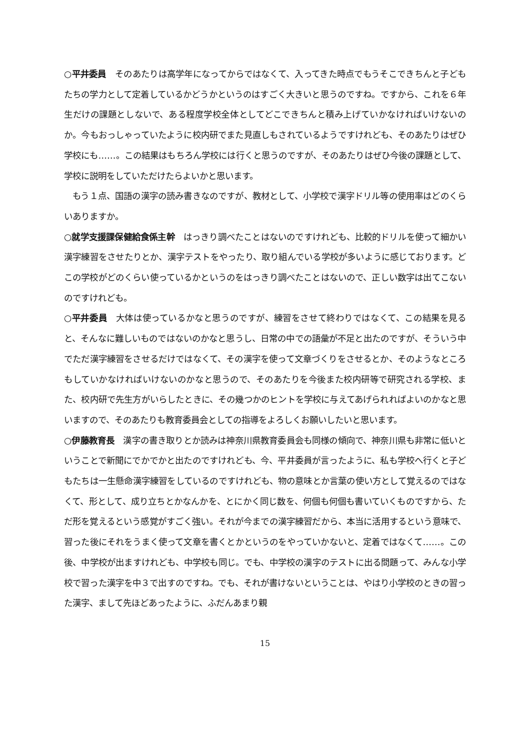○平井委員　そのあたりは高学年になってからではなくて、入ってきた時点でもうそこできちんと子どもたちの学力として定着しているかどうかというのはすごく大きいと思うのですね。ですから、これを６年生だけの課題としないで、ある程度学校全体としてどこできちんと積み上げていかなければいけないのか。今もおっしゃっていたように校内研でまた見直しもされているようですけれども、そのあたりはぜひ学校にも……。この結果はもちろん学校には行くと思うのですが、そのあたりはぜひ今後の課題として、学校に説明をしていただけたらよいかと思います。
　もう１点、国語の漢字の読み書きなのですが、教材として、小学校で漢字ドリル等の使用率はどのくらいありますか。
○就学支援課保健給食係主幹　はっきり調べたことはないのですけれども、比較的ドリルを使って細かい漢字練習をさせたりとか、漢字テストをやったり、取り組んでいる学校が多いように感じております。どこの学校がどのくらい使っているかというのをはっきり調べたことはないので、正しい数字は出てこないのですけれども。
○平井委員　大体は使っているかなと思うのですが、練習をさせて終わりではなくて、この結果を見ると、そんなに難しいものではないのかなと思うし、日常の中での語彙が不足と出たのですが、そういう中でただ漢字練習をさせるだけではなくて、その漢字を使って文章づくりをさせるとか、そのようなところもしていかなければいけないのかなと思うので、そのあたりを今後また校内研等で研究される学校、また、校内研で先生方がいらしたときに、その幾つかのヒントを学校に与えてあげられればよいのかなと思いますので、そのあたりも教育委員会としての指導をよろしくお願いしたいと思います。
○伊藤教育長　漢字の書き取りとか読みは神奈川県教育委員会も同様の傾向で、神奈川県も非常に低いということで新聞にでかでかと出たのですけれども、今、平井委員が言ったように、私も学校へ行くと子どもたちは一生懸命漢字練習をしているのですけれども、物の意味とか言葉の使い方として覚えるのではなくて、形として、成り立ちとかなんかを、とにかく同じ数を、何個も何個も書いていくものですから、ただ形を覚えるという感覚がすごく強い。それが今までの漢字練習だから、本当に活用するという意味で、習った後にそれをうまく使って文章を書くとかというのをやっていかないと、定着ではなくて……。この後、中学校が出ますけれども、中学校も同じ。でも、中学校の漢字のテストに出る問題って、みんな小学校で習った漢字を中３で出すのですね。でも、それが書けないということは、やはり小学校のときの習った漢字、まして先ほどあったように、ふだんあまり親
15